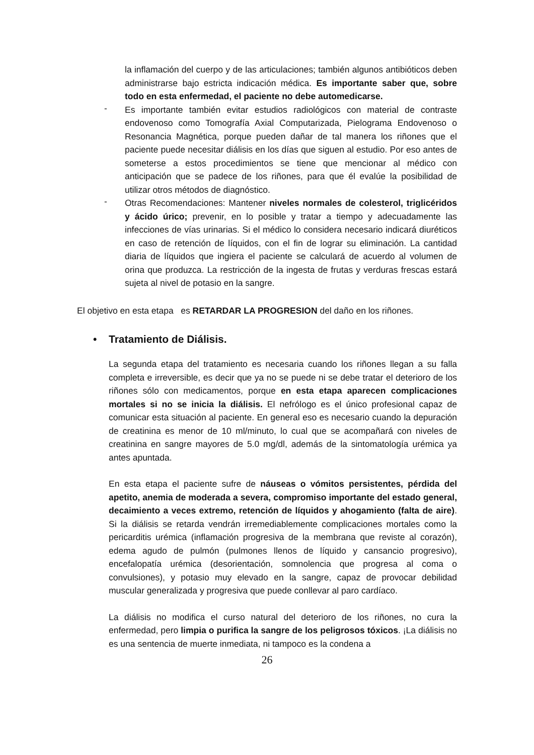la inflamación del cuerpo y de las articulaciones; también algunos antibióticos deben administrarse bajo estricta indicación médica. Es importante saber que, sobre todo en esta enfermedad, el paciente no debe automedicarse.
-
Es importante también evitar estudios radiológicos con material de contraste endovenoso como Tomografía Axial Computarizada, Pielograma Endovenoso o Resonancia Magnética, porque pueden dañar de tal manera los riñones que el paciente puede necesitar diálisis en los días que siguen al estudio. Por eso antes de someterse a estos procedimientos se tiene que mencionar al médico con anticipación que se padece de los riñones, para que él evalúe la posibilidad de utilizar otros métodos de diagnóstico.
-
Otras Recomendaciones: Mantener niveles normales de colesterol, triglicéridos y ácido úrico; prevenir, en lo posible y tratar a tiempo y adecuadamente las infecciones de vías urinarias. Si el médico lo considera necesario indicará diuréticos en caso de retención de líquidos, con el fin de lograr su eliminación. La cantidad diaria de líquidos que ingiera el paciente se calculará de acuerdo al volumen de orina que produzca. La restricción de la ingesta de frutas y verduras frescas estará sujeta al nivel de potasio en la sangre.
El objetivo en esta etapa es RETARDAR LA PROGRESION del daño en los riñones.
• Tratamiento de Diálisis.
La segunda etapa del tratamiento es necesaria cuando los riñones llegan a su falla completa e irreversible, es decir que ya no se puede ni se debe tratar el deterioro de los riñones sólo con medicamentos, porque en esta etapa aparecen complicaciones mortales si no se inicia la diálisis. El nefrólogo es el único profesional capaz de comunicar esta situación al paciente. En general eso es necesario cuando la depuración de creatinina es menor de 10 ml/minuto, lo cual que se acompañará con niveles de creatinina en sangre mayores de 5.0 mg/dl, además de la sintomatología urémica ya antes apuntada.
En esta etapa el paciente sufre de náuseas o vómitos persistentes, pérdida del apetito, anemia de moderada a severa, compromiso importante del estado general, decaimiento a veces extremo, retención de líquidos y ahogamiento (falta de aire). Si la diálisis se retarda vendrán irremediablemente complicaciones mortales como la pericarditis urémica (inflamación progresiva de la membrana que reviste al corazón), edema agudo de pulmón (pulmones llenos de líquido y cansancio progresivo), encefalopatía urémica (desorientación, somnolencia que progresa al coma o convulsiones), y potasio muy elevado en la sangre, capaz de provocar debilidad muscular generalizada y progresiva que puede conllevar al paro cardíaco.
La diálisis no modifica el curso natural del deterioro de los riñones, no cura la enfermedad, pero limpia o purifica la sangre de los peligrosos tóxicos. ¡La diálisis no es una sentencia de muerte inmediata, ni tampoco es la condena a
26